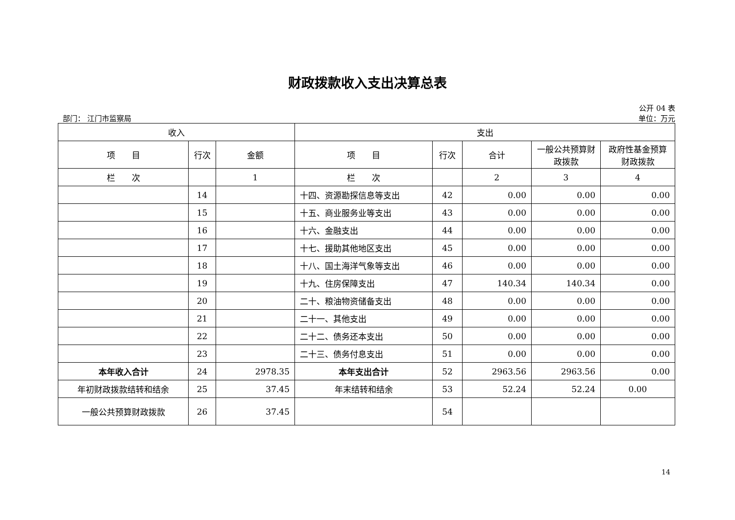财政拨款收入支出决算总表
公开 04 表
部门： 江门市监察局 单位：万元
| 收入 | | | 支出 | | | | |
| --- | --- | --- | --- | --- | --- | --- | --- |
| 项 目 | 行次 | 金额 | 项 目 | 行次 | 合计 | 一般公共预算财政拨款 | 政府性基金预算财政拨款 |
| 栏 次 | | 1 | 栏 次 | | 2 | 3 | 4 |
| | 14 | | 十四、资源勘探信息等支出 | 42 | 0.00 | 0.00 | 0.00 |
| | 15 | | 十五、商业服务业等支出 | 43 | 0.00 | 0.00 | 0.00 |
| | 16 | | 十六、金融支出 | 44 | 0.00 | 0.00 | 0.00 |
| | 17 | | 十七、援助其他地区支出 | 45 | 0.00 | 0.00 | 0.00 |
| | 18 | | 十八、国土海洋气象等支出 | 46 | 0.00 | 0.00 | 0.00 |
| | 19 | | 十九、住房保障支出 | 47 | 140.34 | 140.34 | 0.00 |
| | 20 | | 二十、粮油物资储备支出 | 48 | 0.00 | 0.00 | 0.00 |
| | 21 | | 二十一、其他支出 | 49 | 0.00 | 0.00 | 0.00 |
| | 22 | | 二十二、债务还本支出 | 50 | 0.00 | 0.00 | 0.00 |
| | 23 | | 二十三、债务付息支出 | 51 | 0.00 | 0.00 | 0.00 |
| 本年收入合计 | 24 | 2978.35 | 本年支出合计 | 52 | 2963.56 | 2963.56 | 0.00 |
| 年初财政拨款结转和结余 | 25 | 37.45 | 年末结转和结余 | 53 | 52.24 | 52.24 | 0.00 |
| 一般公共预算财政拨款 | 26 | 37.45 | | 54 | | | |
14